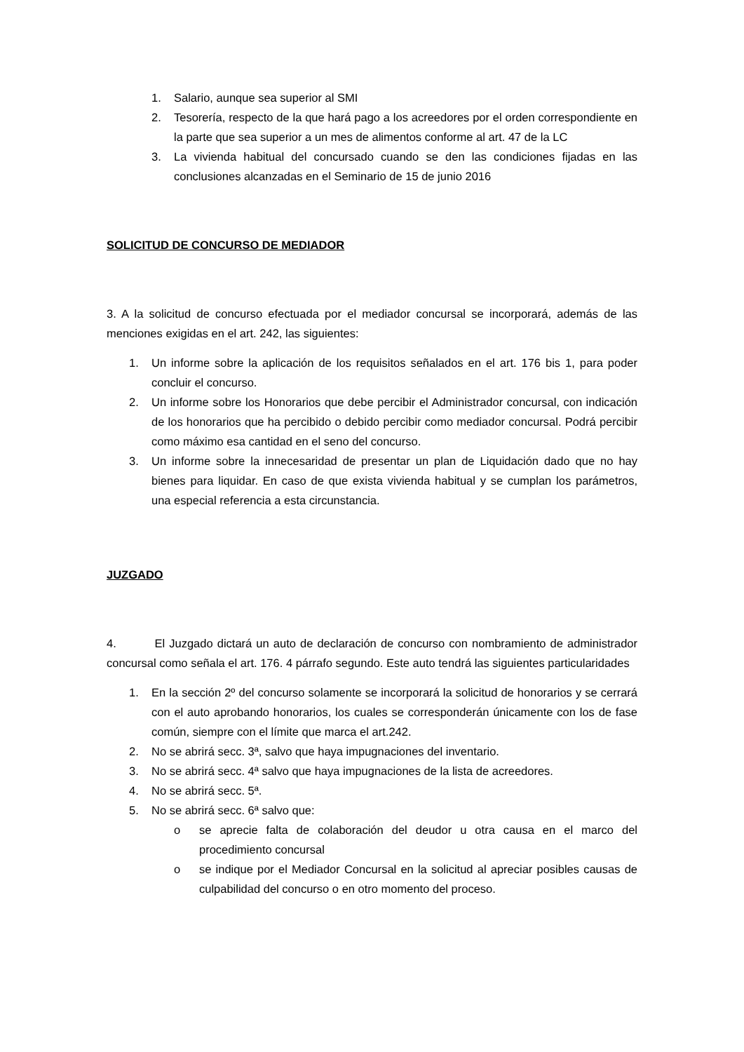1. Salario, aunque sea superior al SMI
2. Tesorería, respecto de la que hará pago a los acreedores por el orden correspondiente en la parte que sea superior a un mes de alimentos conforme al art. 47 de la LC
3. La vivienda habitual del concursado cuando se den las condiciones fijadas en las conclusiones alcanzadas en el Seminario de 15 de junio 2016
SOLICITUD DE CONCURSO DE MEDIADOR
3. A la solicitud de concurso efectuada por el mediador concursal se incorporará, además de las menciones exigidas en el art. 242, las siguientes:
1. Un informe sobre la aplicación de los requisitos señalados en el art. 176 bis 1, para poder concluir el concurso.
2. Un informe sobre los Honorarios que debe percibir el Administrador concursal, con indicación de los honorarios que ha percibido o debido percibir como mediador concursal. Podrá percibir como máximo esa cantidad en el seno del concurso.
3. Un informe sobre la innecesaridad de presentar un plan de Liquidación dado que no hay bienes para liquidar. En caso de que exista vivienda habitual y se cumplan los parámetros, una especial referencia a esta circunstancia.
JUZGADO
4. El Juzgado dictará un auto de declaración de concurso con nombramiento de administrador concursal como señala el art. 176. 4 párrafo segundo. Este auto tendrá las siguientes particularidades
1. En la sección 2º del concurso solamente se incorporará la solicitud de honorarios y se cerrará con el auto aprobando honorarios, los cuales se corresponderán únicamente con los de fase común, siempre con el límite que marca el art.242.
2. No se abrirá secc. 3ª, salvo que haya impugnaciones del inventario.
3. No se abrirá secc. 4ª salvo que haya impugnaciones de la lista de acreedores.
4. No se abrirá secc. 5ª.
5. No se abrirá secc. 6ª salvo que:
o se aprecie falta de colaboración del deudor u otra causa en el marco del procedimiento concursal
o se indique por el Mediador Concursal en la solicitud al apreciar posibles causas de culpabilidad del concurso o en otro momento del proceso.